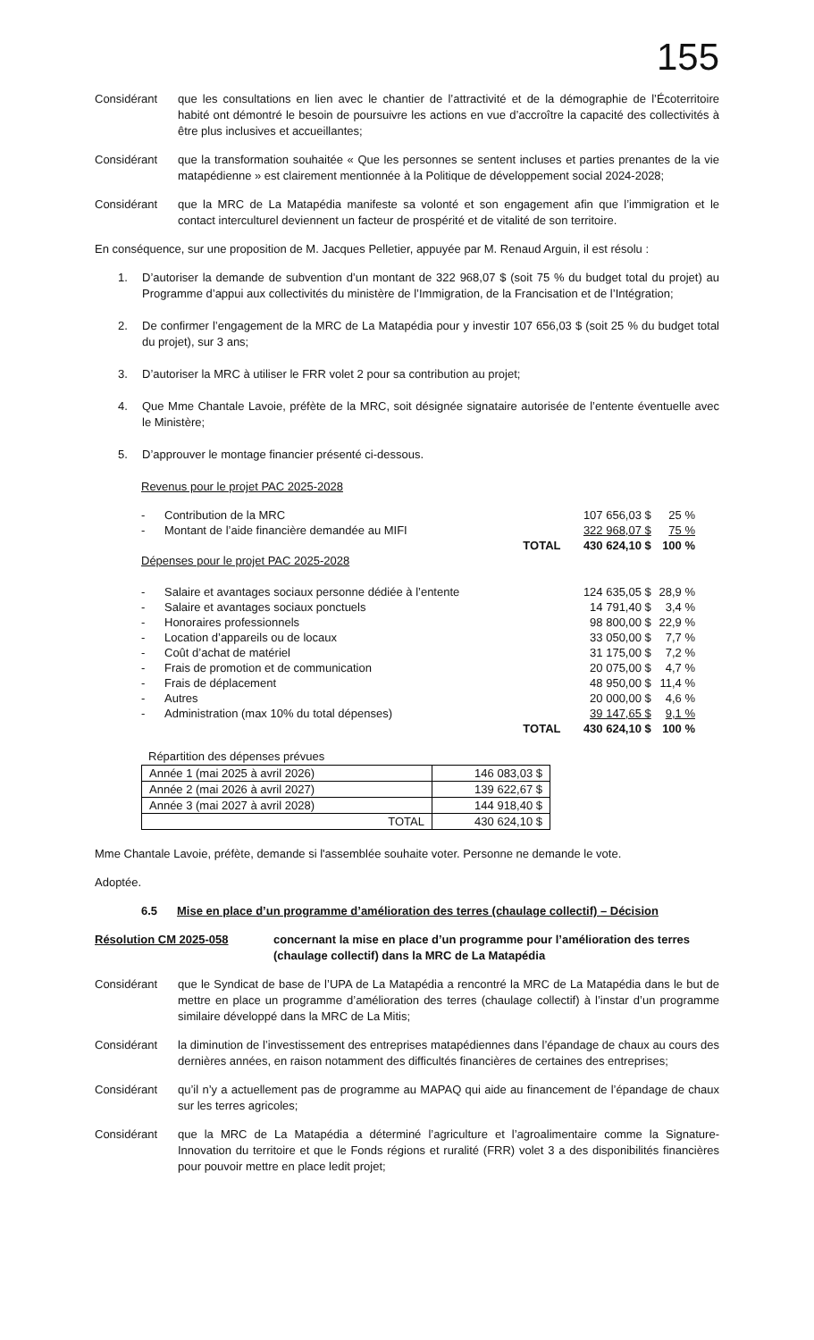155
Considérant que les consultations en lien avec le chantier de l’attractivité et de la démographie de l’Écoterritoire habité ont démontré le besoin de poursuivre les actions en vue d’accroître la capacité des collectivités à être plus inclusives et accueillantes;
Considérant que la transformation souhaitée « Que les personnes se sentent incluses et parties prenantes de la vie matapédienne » est clairement mentionnée à la Politique de développement social 2024-2028;
Considérant que la MRC de La Matapédia manifeste sa volonté et son engagement afin que l’immigration et le contact interculturel deviennent un facteur de prospérité et de vitalité de son territoire.
En conséquence, sur une proposition de M. Jacques Pelletier, appuyée par M. Renaud Arguin, il est résolu :
1. D’autoriser la demande de subvention d’un montant de 322 968,07 $ (soit 75 % du budget total du projet) au Programme d’appui aux collectivités du ministère de l’Immigration, de la Francisation et de l’Intégration;
2. De confirmer l’engagement de la MRC de La Matapédia pour y investir 107 656,03 $ (soit 25 % du budget total du projet), sur 3 ans;
3. D’autoriser la MRC à utiliser le FRR volet 2 pour sa contribution au projet;
4. Que Mme Chantale Lavoie, préfète de la MRC, soit désignée signataire autorisée de l’entente éventuelle avec le Ministère;
5. D’approuver le montage financier présenté ci-dessous.
Revenus pour le projet PAC 2025-2028
| - | Contribution de la MRC | | 107 656,03 $ | 25 % |
| - | Montant de l’aide financière demandée au MIFI | | 322 968,07 $ | 75 % |
| | | TOTAL | 430 624,10 $ | 100 % |
| Dépenses pour le projet PAC 2025-2028 | | | | |
| - | Salaire et avantages sociaux personne dédiée à l’entente | | 124 635,05 $ | 28,9 % |
| - | Salaire et avantages sociaux ponctuels | | 14 791,40 $ | 3,4 % |
| - | Honoraires professionnels | | 98 800,00 $ | 22,9 % |
| - | Location d’appareils ou de locaux | | 33 050,00 $ | 7,7 % |
| - | Coût d’achat de matériel | | 31 175,00 $ | 7,2 % |
| - | Frais de promotion et de communication | | 20 075,00 $ | 4,7 % |
| - | Frais de déplacement | | 48 950,00 $ | 11,4 % |
| - | Autres | | 20 000,00 $ | 4,6 % |
| - | Administration (max 10% du total dépenses) | | 39 147,65 $ | 9,1 % |
| | | TOTAL | 430 624,10 $ | 100 % |
Répartition des dépenses prévues
| Année 1 (mai 2025 à avril 2026) | 146 083,03 $ |
| Année 2 (mai 2026 à avril 2027) | 139 622,67 $ |
| Année 3 (mai 2027 à avril 2028) | 144 918,40 $ |
| TOTAL | 430 624,10 $ |
Mme Chantale Lavoie, préfète, demande si l'assemblée souhaite voter. Personne ne demande le vote.
Adoptée.
6.5 Mise en place d’un programme d’amélioration des terres (chaulage collectif) – Décision
Résolution CM 2025-058 concernant la mise en place d’un programme pour l’amélioration des terres (chaulage collectif) dans la MRC de La Matapédia
Considérant que le Syndicat de base de l’UPA de La Matapédia a rencontré la MRC de La Matapédia dans le but de mettre en place un programme d’amélioration des terres (chaulage collectif) à l’instar d’un programme similaire développé dans la MRC de La Mitis;
Considérant la diminution de l’investissement des entreprises matapédiennes dans l’épandage de chaux au cours des dernières années, en raison notamment des difficultés financières de certaines des entreprises;
Considérant qu’il n’y a actuellement pas de programme au MAPAQ qui aide au financement de l’épandage de chaux sur les terres agricoles;
Considérant que la MRC de La Matapédia a déterminé l’agriculture et l’agroalimentaire comme la Signature-Innovation du territoire et que le Fonds régions et ruralité (FRR) volet 3 a des disponibilités financières pour pouvoir mettre en place ledit projet;